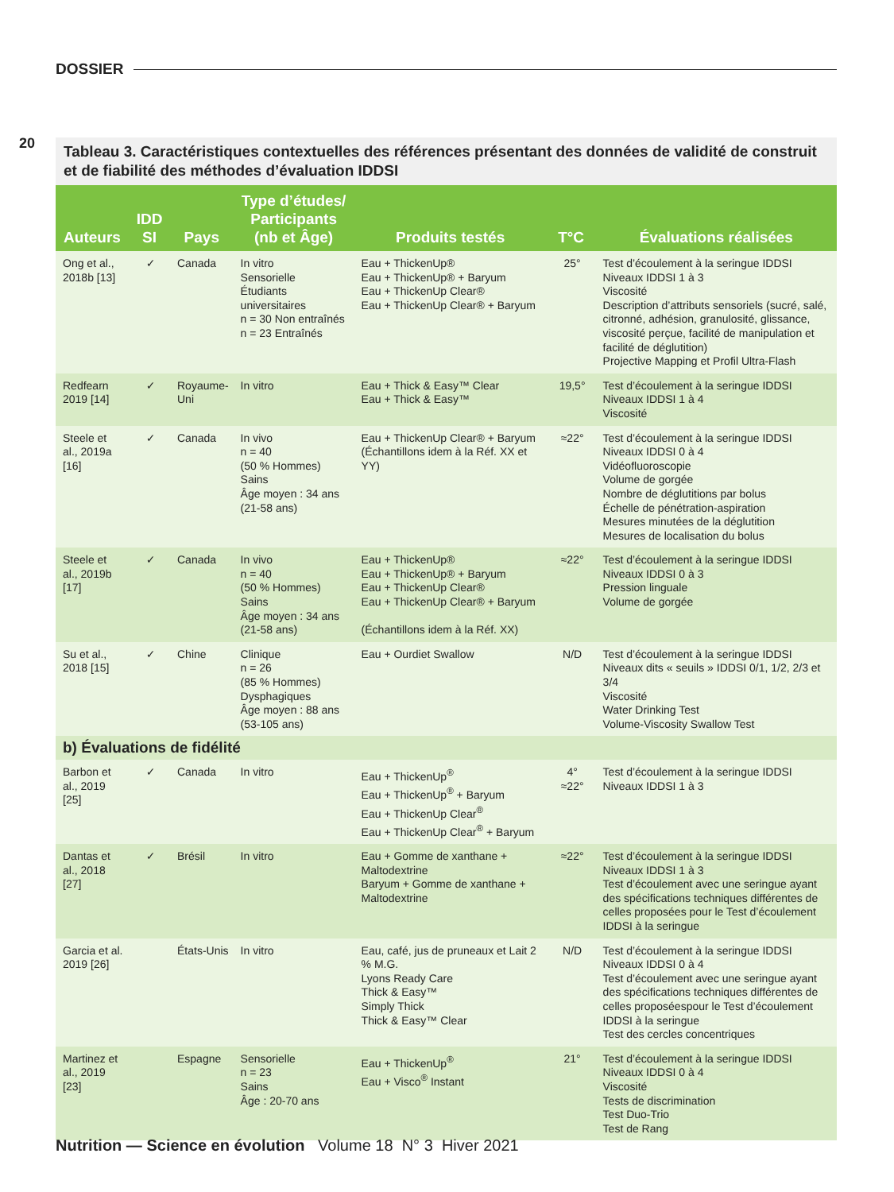DOSSIER
20
Tableau 3. Caractéristiques contextuelles des références présentant des données de validité de construit et de fiabilité des méthodes d’évaluation IDDSI
| Auteurs | IDD SI | Pays | Type d’études/ Participants (nb et Âge) | Produits testés | T°C | Évaluations réalisées |
| --- | --- | --- | --- | --- | --- | --- |
| Ong et al., 2018b [13] | ✓ | Canada | In vitro Sensorielle Étudiants universitaires n = 30 Non entraînés n = 23 Entraînés | Eau + ThickenUp® Eau + ThickenUp® + Baryum Eau + ThickenUp Clear® Eau + ThickenUp Clear® + Baryum | 25° | Test d’écoulement à la seringue IDDSI Niveaux IDDSI 1 à 3 Viscosité Description d’attributs sensoriels (sucré, salé, citronné, adhésion, granulosité, glissance, viscosité perçue, facilité de manipulation et facilité de déglutition) Projective Mapping et Profil Ultra-Flash |
| Redfearn 2019 [14] | ✓ | Royaume-Uni | In vitro | Eau + Thick & Easy™ Clear Eau + Thick & Easy™ | 19,5° | Test d’écoulement à la seringue IDDSI Niveaux IDDSI 1 à 4 Viscosité |
| Steele et al., 2019a [16] | ✓ | Canada | In vivo n = 40 (50 % Hommes) Sains Âge moyen : 34 ans (21-58 ans) | Eau + ThickenUp Clear® + Baryum (Échantillons idem à la Réf. XX et YY) | ≈22° | Test d’écoulement à la seringue IDDSI Niveaux IDDSI 0 à 4 Vidéofluoroscopie Volume de gorgée Nombre de déglutitions par bolus Échelle de pénétration-aspiration Mesures minutées de la déglutition Mesures de localisation du bolus |
| Steele et al., 2019b [17] | ✓ | Canada | In vivo n = 40 (50 % Hommes) Sains Âge moyen : 34 ans (21-58 ans) | Eau + ThickenUp® Eau + ThickenUp® + Baryum Eau + ThickenUp Clear® Eau + ThickenUp Clear® + Baryum (Échantillons idem à la Réf. XX) | ≈22° | Test d’écoulement à la seringue IDDSI Niveaux IDDSI 0 à 3 Pression linguale Volume de gorgée |
| Su et al., 2018 [15] | ✓ | Chine | Clinique n = 26 (85 % Hommes) Dysphagiques Âge moyen : 88 ans (53-105 ans) | Eau + Ourdiet Swallow | N/D | Test d’écoulement à la seringue IDDSI Niveaux dits « seuils » IDDSI 0/1, 1/2, 2/3 et 3/4 Viscosité Water Drinking Test Volume-Viscosity Swallow Test |
| b) Évaluations de fidélité | | | | | | |
| Barbon et al., 2019 [25] | ✓ | Canada | In vitro | Eau + ThickenUp<sup>®</sup> Eau + ThickenUp<sup>®</sup> + Baryum Eau + ThickenUp Clear<sup>®</sup> Eau + ThickenUp Clear<sup>®</sup> + Baryum | 4° ≈22° | Test d’écoulement à la seringue IDDSI Niveaux IDDSI 1 à 3 |
| Dantas et al., 2018 [27] | ✓ | Brésil | In vitro | Eau + Gomme de xanthane + Maltodextrine Baryum + Gomme de xanthane + Maltodextrine | ≈22° | Test d’écoulement à la seringue IDDSI Niveaux IDDSI 1 à 3 Test d’écoulement avec une seringue ayant des spécifications techniques différentes de celles proposées pour le Test d’écoulement IDDSI à la seringue |
| Garcia et al. 2019 [26] | | États-Unis | In vitro | Eau, café, jus de pruneaux et Lait 2 % M.G. Lyons Ready Care Thick & Easy™ Simply Thick Thick & Easy™ Clear | N/D | Test d’écoulement à la seringue IDDSI Niveaux IDDSI 0 à 4 Test d’écoulement avec une seringue ayant des spécifications techniques différentes de celles proposéespour le Test d’écoulement IDDSI à la seringue Test des cercles concentriques |
| Martinez et al., 2019 [23] | | Espagne | Sensorielle n = 23 Sains Âge : 20-70 ans | Eau + ThickenUp<sup>®</sup> Eau + Visco<sup>®</sup> Instant | 21° | Test d’écoulement à la seringue IDDSI Niveaux IDDSI 0 à 4 Viscosité Tests de discrimination Test Duo-Trio Test de Rang |
Nutrition — Science en évolution Volume 18 N° 3 Hiver 2021